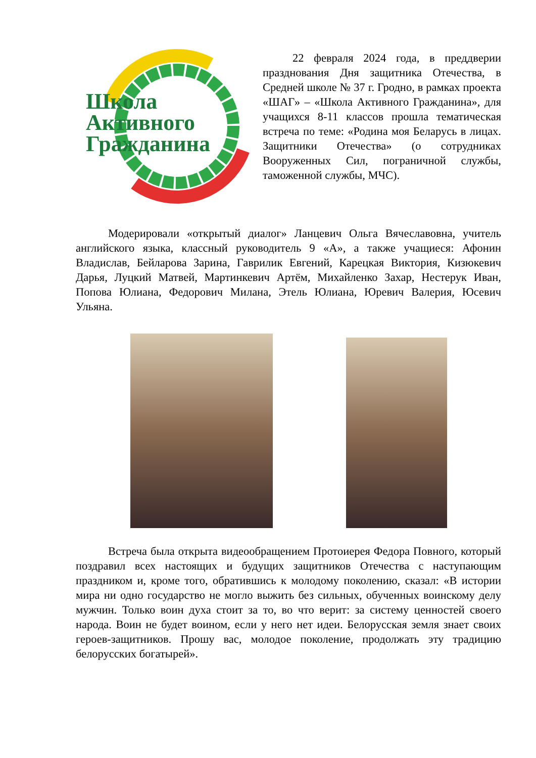Школа
Активного
Гражданина
22 февраля 2024 года, в преддверии празднования Дня защитника Отечества, в Средней школе № 37 г. Гродно, в рамках проекта «ШАГ» – «Школа Активного Гражданина», для учащихся 8-11 классов прошла тематическая встреча по теме: «Родина моя Беларусь в лицах. Защитники Отечества» (о сотрудниках Вооруженных Сил, пограничной службы, таможенной службы, МЧС).
Модерировали «открытый диалог» Ланцевич Ольга Вячеславовна, учитель английского языка, классный руководитель 9 «А», а также учащиеся: Афонин Владислав, Бейларова Зарина, Гаврилик Евгений, Карецкая Виктория, Кизюкевич Дарья, Луцкий Матвей, Мартинкевич Артём, Михайленко Захар, Нестерук Иван, Попова Юлиана, Федорович Милана, Этель Юлиана, Юревич Валерия, Юсевич Ульяна.
Встреча была открыта видеообращением Протоиерея Федора Повного, который поздравил всех настоящих и будущих защитников Отечества с наступающим праздником и, кроме того, обратившись к молодому поколению, сказал: «В истории мира ни одно государство не могло выжить без сильных, обученных воинскому делу мужчин. Только воин духа стоит за то, во что верит: за систему ценностей своего народа. Воин не будет воином, если у него нет идеи. Белорусская земля знает своих героев-защитников. Прошу вас, молодое поколение, продолжать эту традицию белорусских богатырей».